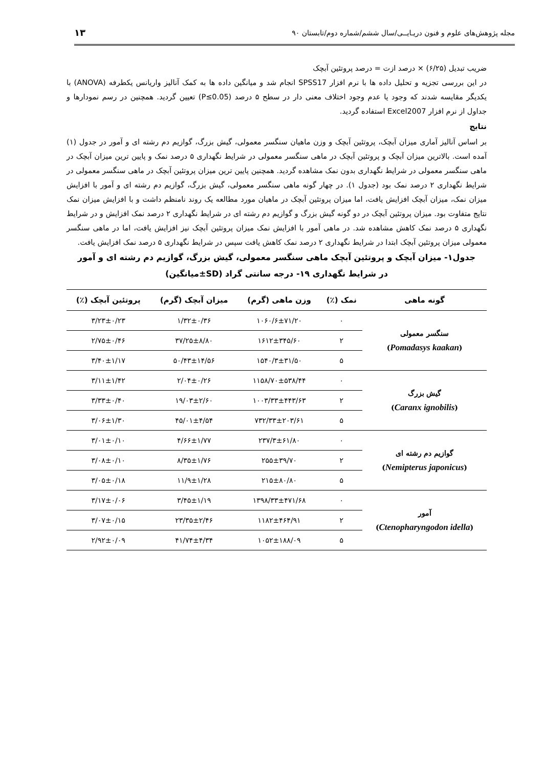مجله پژوهش‌های علوم و فنون دریـایــی/سال ششم/شماره دوم/تابستان ۹۰ ۱۳
ضریب تبدیل (۶/۲۵) × درصد ازت = درصد پروتئین آبچک
در این بررسی تجزیه و تحلیل داده ها با نرم افزار SPSS17 انجام شد و میانگین داده ها به کمک آنالیز واریانس یکطرفه (ANOVA) با یکدیگر مقایسه شدند که وجود یا عدم وجود اختلاف معنی دار در سطح ۵ درصد (P≤0.05) تعیین گردید. همچنین در رسم نمودارها و جداول از نرم افزار Excel2007 استفاده گردید.
نتایج
بر اساس آنالیز آماری میزان آبچک، پروتئین آبچک و وزن ماهیان سنگسر معمولی، گیش بزرگ، گوازیم دم رشته ای و آمور در جدول (۱) آمده است. بالاترین میزان آبچک و پروتئین آبچک در ماهی سنگسر معمولی در شرایط نگهداری ۵ درصد نمک و پایین ترین میزان آبچک در ماهی سنگسر معمولی در شرایط نگهداری بدون نمک مشاهده گردید. همچنین پایین ترین میزان پروتئین آبچک در ماهی سنگسر معمولی در شرایط نگهداری ۲ درصد نمک بود (جدول ۱). در چهار گونه ماهی سنگسر معمولی، گیش بزرگ، گوازیم دم رشته ای و آمور با افزایش میزان نمک، میزان آبچک افزایش یافت، اما میزان پروتئین آبچک در ماهیان مورد مطالعه یک روند نامنظم داشت و با افزایش میزان نمک نتایج متفاوت بود. میزان پروتئین آبچک در دو گونه گیش بزرگ و گوازیم دم رشته ای در شرایط نگهداری ۲ درصد نمک افزایش و در شرایط نگهداری ۵ درصد نمک کاهش مشاهده شد. در ماهی آمور با افزایش نمک میزان پروتئین آبچک نیز افزایش یافت، اما در ماهی سنگسر معمولی میزان پروتئین آبچک ابتدا در شرایط نگهداری ۲ درصد نمک کاهش یافت سپس در شرایط نگهداری ۵ درصد نمک افزایش یافت.
جدول۱- میزان آبچک و پروتئین آبچک ماهی سنگسر معمولی، گیش بزرگ، گوازیم دم رشته ای و آمور
در شرایط نگهداری ۱۹- درجه سانتی گراد (SD±میانگین)
| گونه ماهی | نمک (٪) | وزن ماهی (گرم) | میزان آبچک (گرم) | پروتئین آبچک (٪) |
| --- | --- | --- | --- | --- |
| سنگسر معمولی ( Pomadasys kaakan ) | ۰ | ۱۰۶۰/۶±۷۱/۲۰ | ۱/۳۲±۰/۳۶ | ۳/۲۳±۰/۲۳ |
| | ۲ | ۱۶۱۲±۳۴۵/۶۰ | ۳۷/۲۵±۸/۸۰ | ۲/۷۵±۰/۴۶ |
| | ۵ | ۱۵۴۰/۳±۳۱/۵۰ | ۵۰/۴۳±۱۴/۵۶ | ۳/۴۰±۱/۱۷ |
| گیش بزرگ ( Caranx ignobilis ) | ۰ | ۱۱۵۸/۷۰±۵۳۸/۴۴ | ۲/۰۴±۰/۲۶ | ۳/۱۱±۱/۴۲ |
| | ۲ | ۱۰۰۳/۳۳±۴۴۳/۶۳ | ۱۹/۰۳±۲/۶۰ | ۳/۳۳±۰/۴۰ |
| | ۵ | ۷۳۲/۳۳±۲۰۳/۶۱ | ۴۵/۰۱±۴/۵۴ | ۳/۰۶±۱/۳۰ |
| گوازیم دم رشته ای ( Nemipterus japonicus ) | ۰ | ۲۳۷/۳±۶۱/۸۰ | ۴/۶۶±۱/۷۷ | ۳/۰۱±۰/۱۰ |
| | ۲ | ۲۵۵±۳۹/۷۰ | ۸/۳۵±۱/۷۶ | ۳/۰۸±۰/۱۰ |
| | ۵ | ۲۱۵±۸۰/۸۰ | ۱۱/۹±۱/۲۸ | ۳/۰۵±۰/۱۸ |
| آمور ( Ctenopharyngodon idella ) | ۰ | ۱۳۹۸/۳۳±۴۷۱/۶۸ | ۳/۴۵±۱/۱۹ | ۳/۱۷±۰/۰۶ |
| | ۲ | ۱۱۸۲±۴۶۴/۹۱ | ۲۳/۳۵±۲/۴۶ | ۳/۰۷±۰/۱۵ |
| | ۵ | ۱۰۵۲±۱۸۸/۰۹ | ۴۱/۷۴±۴/۳۴ | ۲/۹۲±۰/۰۹ |